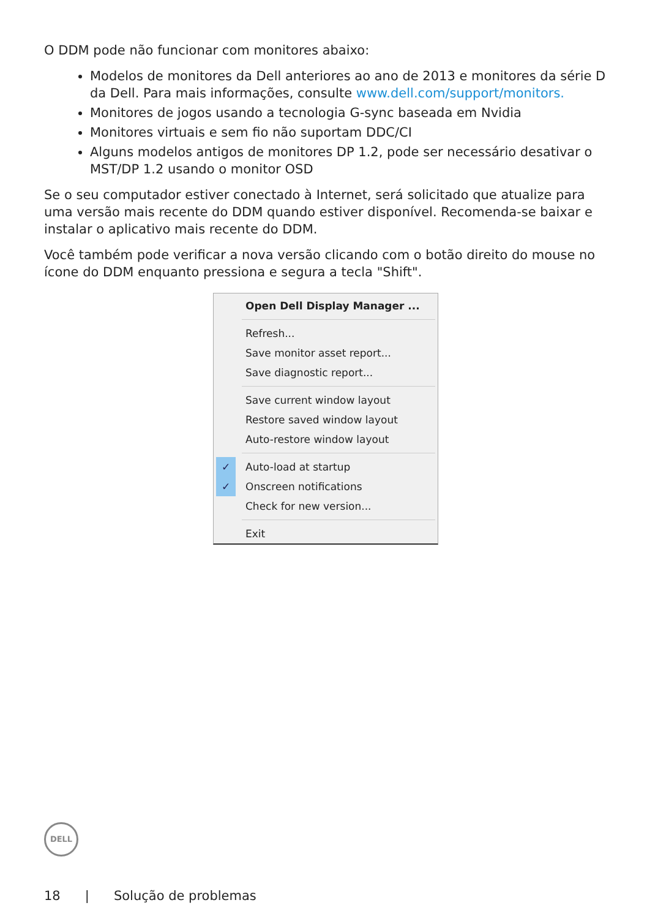O DDM pode não funcionar com monitores abaixo:
Modelos de monitores da Dell anteriores ao ano de 2013 e monitores da série D da Dell. Para mais informações, consulte www.dell.com/support/monitors.
Monitores de jogos usando a tecnologia G-sync baseada em Nvidia
Monitores virtuais e sem fio não suportam DDC/CI
Alguns modelos antigos de monitores DP 1.2, pode ser necessário desativar o MST/DP 1.2 usando o monitor OSD
Se o seu computador estiver conectado à Internet, será solicitado que atualize para uma versão mais recente do DDM quando estiver disponível. Recomenda-se baixar e instalar o aplicativo mais recente do DDM.
Você também pode verificar a nova versão clicando com o botão direito do mouse no ícone do DDM enquanto pressiona e segura a tecla "Shift".
Open Dell Display Manager ...
Refresh...
Save monitor asset report...
Save diagnostic report...
Save current window layout
Restore saved window layout
Auto-restore window layout
✓ Auto-load at startup
✓ Onscreen notifications
Check for new version...
Exit
DELL
18 | Solução de problemas